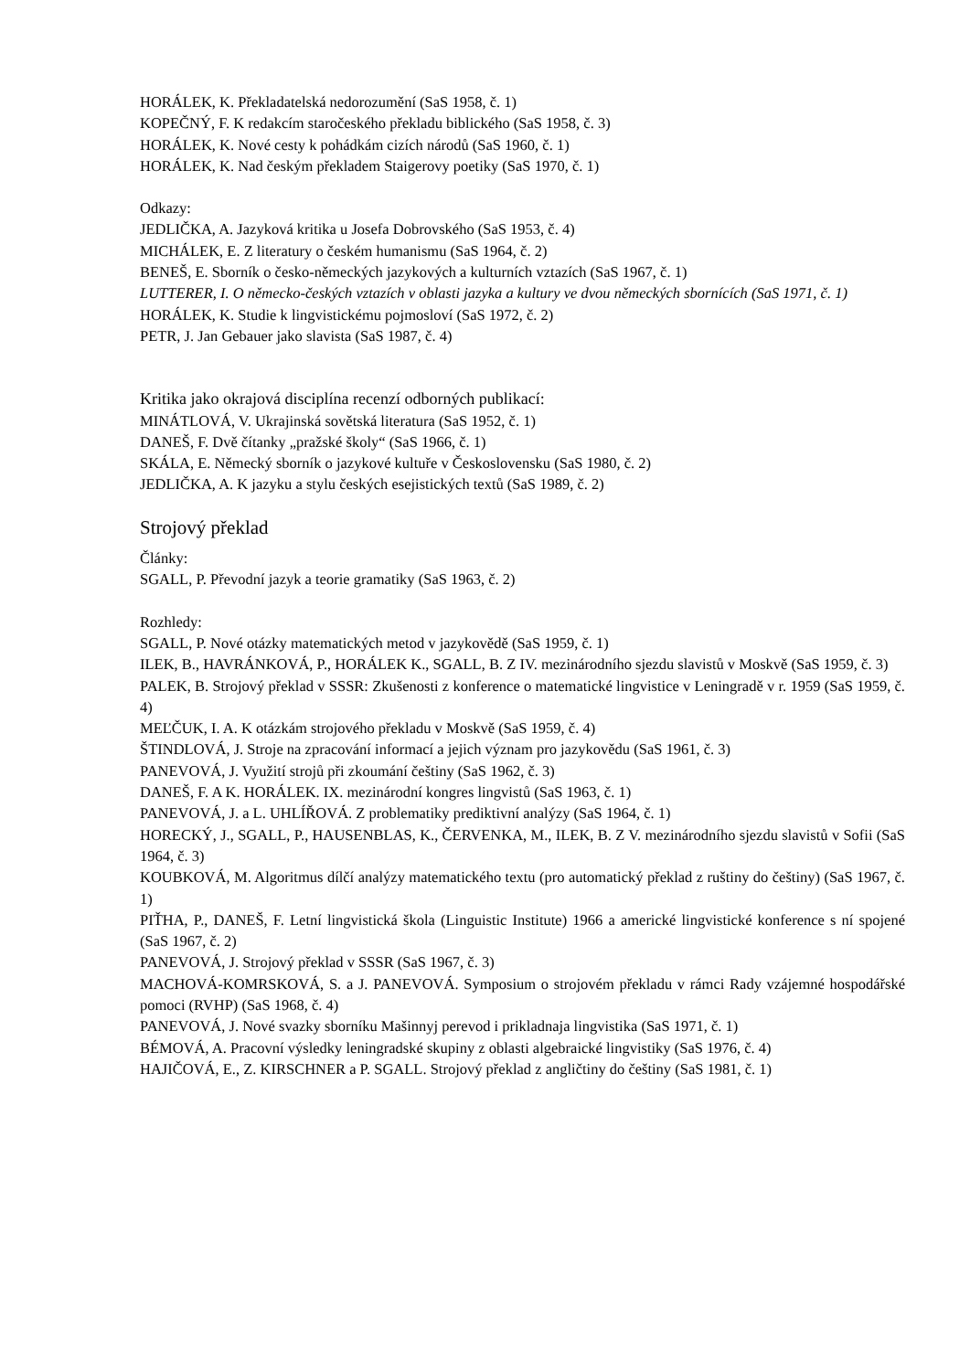HORÁLEK, K. Překladatelská nedorozumění (SaS 1958, č. 1)
KOPEČNÝ, F. K redakcím staročeského překladu biblického (SaS 1958, č. 3)
HORÁLEK, K. Nové cesty k pohádkám cizích národů (SaS 1960, č. 1)
HORÁLEK, K. Nad českým překladem Staigerovy poetiky (SaS 1970, č. 1)
Odkazy:
JEDLIČKA, A. Jazyková kritika u Josefa Dobrovského (SaS 1953, č. 4)
MICHÁLEK, E. Z literatury o českém humanismu (SaS 1964, č. 2)
BENEŠ, E. Sborník o česko-německých jazykových a kulturních vztazích (SaS 1967, č. 1)
LUTTERER, I. O německo-českých vztazích v oblasti jazyka a kultury ve dvou německých sbornících (SaS 1971, č. 1)
HORÁLEK, K. Studie k lingvistickému pojmosloví (SaS 1972, č. 2)
PETR, J. Jan Gebauer jako slavista (SaS 1987, č. 4)
Kritika jako okrajová disciplína recenzí odborných publikací:
MINÁTLOVÁ, V. Ukrajinská sovětská literatura (SaS 1952, č. 1)
DANEŠ, F. Dvě čítanky „pražské školy“ (SaS 1966, č. 1)
SKÁLA, E. Německý sborník o jazykové kultuře v Československu (SaS 1980, č. 2)
JEDLIČKA, A. K jazyku a stylu českých esejistických textů (SaS 1989, č. 2)
Strojový překlad
Články:
SGALL, P. Převodní jazyk a teorie gramatiky (SaS 1963, č. 2)
Rozhledy:
SGALL, P. Nové otázky matematických metod v jazykovědě (SaS 1959, č. 1)
ILEK, B., HAVRÁNKOVÁ, P., HORÁLEK K., SGALL, B. Z IV. mezinárodního sjezdu slavistů v Moskvě (SaS 1959, č. 3)
PALEK, B. Strojový překlad v SSSR: Zkušenosti z konference o matematické lingvistice v Leningradě v r. 1959 (SaS 1959, č. 4)
MEĽČUK, I. A. K otázkám strojového překladu v Moskvě (SaS 1959, č. 4)
ŠTINDLOVÁ, J. Stroje na zpracování informací a jejich význam pro jazykovědu (SaS 1961, č. 3)
PANEVOVÁ, J. Využití strojů při zkoumání češtiny (SaS 1962, č. 3)
DANEŠ, F. A K. HORÁLEK. IX. mezinárodní kongres lingvistů (SaS 1963, č. 1)
PANEVOVÁ, J. a L. UHLÍŘOVÁ. Z problematiky prediktivní analýzy (SaS 1964, č. 1)
HORECKÝ, J., SGALL, P., HAUSENBLAS, K., ČERVENKA, M., ILEK, B. Z V. mezinárodního sjezdu slavistů v Sofii (SaS 1964, č. 3)
KOUBKOVÁ, M. Algoritmus dílčí analýzy matematického textu (pro automatický překlad z ruštiny do češtiny) (SaS 1967, č. 1)
PIŤHA, P., DANEŠ, F. Letní lingvistická škola (Linguistic Institute) 1966 a americké lingvistické konference s ní spojené (SaS 1967, č. 2)
PANEVOVÁ, J. Strojový překlad v SSSR (SaS 1967, č. 3)
MACHOVÁ-KOMRSKOVÁ, S. a J. PANEVOVÁ. Symposium o strojovém překladu v rámci Rady vzájemné hospodářské pomoci (RVHP) (SaS 1968, č. 4)
PANEVOVÁ, J. Nové svazky sborníku Mašinnyj perevod i prikladnaja lingvistika (SaS 1971, č. 1)
BÉMOVÁ, A. Pracovní výsledky leningradské skupiny z oblasti algebraické lingvistiky (SaS 1976, č. 4)
HAJIČOVÁ, E., Z. KIRSCHNER a P. SGALL. Strojový překlad z angličtiny do češtiny (SaS 1981, č. 1)